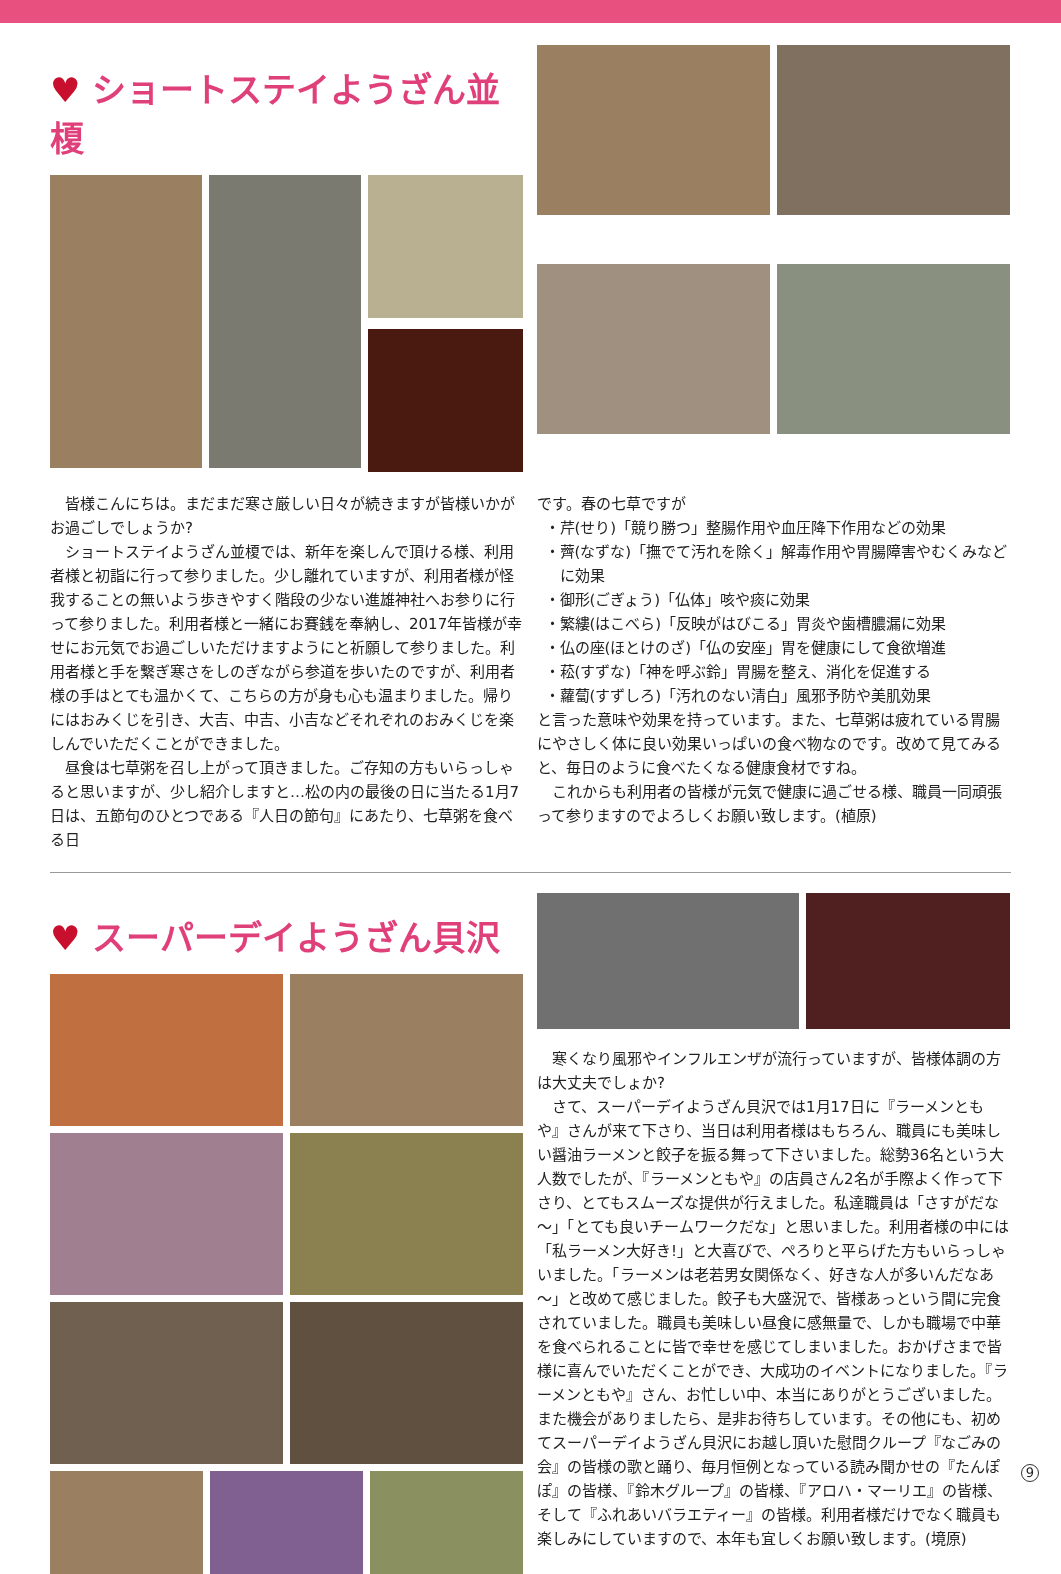♥ ショートステイようざん並榎
皆様こんにちは。まだまだ寒さ厳しい日々が続きますが皆様いかがお過ごしでしょうか?
ショートステイようざん並榎では、新年を楽しんで頂ける様、利用者様と初詣に行って参りました。少し離れていますが、利用者様が怪我することの無いよう歩きやすく階段の少ない進雄神社へお参りに行って参りました。利用者様と一緒にお賽銭を奉納し、2017年皆様が幸せにお元気でお過ごしいただけますようにと祈願して参りました。利用者様と手を繋ぎ寒さをしのぎながら参道を歩いたのですが、利用者様の手はとても温かくて、こちらの方が身も心も温まりました。帰りにはおみくじを引き、大吉、中吉、小吉などそれぞれのおみくじを楽しんでいただくことができました。
昼食は七草粥を召し上がって頂きました。ご存知の方もいらっしゃると思いますが、少し紹介しますと…松の内の最後の日に当たる1月7日は、五節句のひとつである『人日の節句』にあたり、七草粥を食べる日
です。春の七草ですが
・芹(せり)「競り勝つ」整腸作用や血圧降下作用などの効果
・薺(なずな)「撫でて汚れを除く」解毒作用や胃腸障害やむくみなどに効果
・御形(ごぎょう)「仏体」咳や痰に効果
・繁縷(はこべら)「反映がはびこる」胃炎や歯槽膿漏に効果
・仏の座(ほとけのざ)「仏の安座」胃を健康にして食欲増進
・菘(すずな)「神を呼ぶ鈴」胃腸を整え、消化を促進する
・蘿蔔(すずしろ)「汚れのない清白」風邪予防や美肌効果
と言った意味や効果を持っています。また、七草粥は疲れている胃腸にやさしく体に良い効果いっぱいの食べ物なのです。改めて見てみると、毎日のように食べたくなる健康食材ですね。
これからも利用者の皆様が元気で健康に過ごせる様、職員一同頑張って参りますのでよろしくお願い致します。(植原)
♥ スーパーデイようざん貝沢
寒くなり風邪やインフルエンザが流行っていますが、皆様体調の方は大丈夫でしょか?
さて、スーパーデイようざん貝沢では1月17日に『ラーメンともや』さんが来て下さり、当日は利用者様はもちろん、職員にも美味しい醤油ラーメンと餃子を振る舞って下さいました。総勢36名という大人数でしたが、『ラーメンともや』の店員さん2名が手際よく作って下さり、とてもスムーズな提供が行えました。私達職員は「さすがだな～」「とても良いチームワークだな」と思いました。利用者様の中には「私ラーメン大好き!」と大喜びで、ぺろりと平らげた方もいらっしゃいました。「ラーメンは老若男女関係なく、好きな人が多いんだなあ～」と改めて感じました。餃子も大盛況で、皆様あっという間に完食されていました。職員も美味しい昼食に感無量で、しかも職場で中華を食べられることに皆で幸せを感じてしまいました。おかげさまで皆様に喜んでいただくことができ、大成功のイベントになりました。『ラーメンともや』さん、お忙しい中、本当にありがとうございました。また機会がありましたら、是非お待ちしています。その他にも、初めてスーパーデイようざん貝沢にお越し頂いた慰問クループ『なごみの会』の皆様の歌と踊り、毎月恒例となっている読み聞かせの『たんぽぽ』の皆様、『鈴木グループ』の皆様、『アロハ・マーリエ』の皆様、そして『ふれあいバラエティー』の皆様。利用者様だけでなく職員も楽しみにしていますので、本年も宜しくお願い致します。(境原)
9